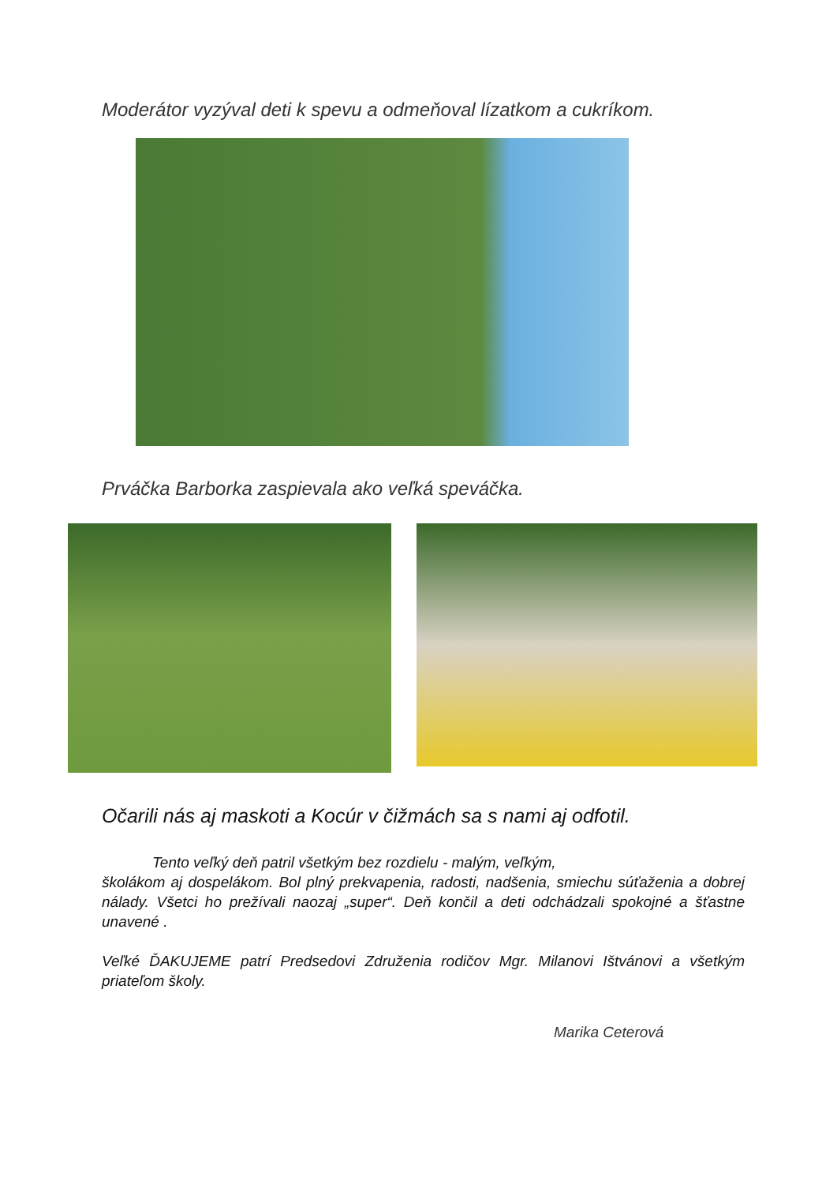Moderátor vyzýval deti k spevu a odmeňoval lízatkom a cukríkom.
Prváčka Barborka zaspievala ako veľká speváčka.
Očarili nás aj maskoti a Kocúr v čižmách sa s nami aj odfotil.
Tento veľký deň patril všetkým bez rozdielu - malým, veľkým,
školákom aj dospelákom. Bol plný prekvapenia, radosti, nadšenia, smiechu súťaženia a dobrej nálady. Všetci ho prežívali naozaj „super“. Deň končil a deti odchádzali spokojné a šťastne unavené .
Veľké ĎAKUJEME patrí Predsedovi Združenia rodičov Mgr. Milanovi Ištvánovi a všetkým priateľom školy.
Marika Ceterová